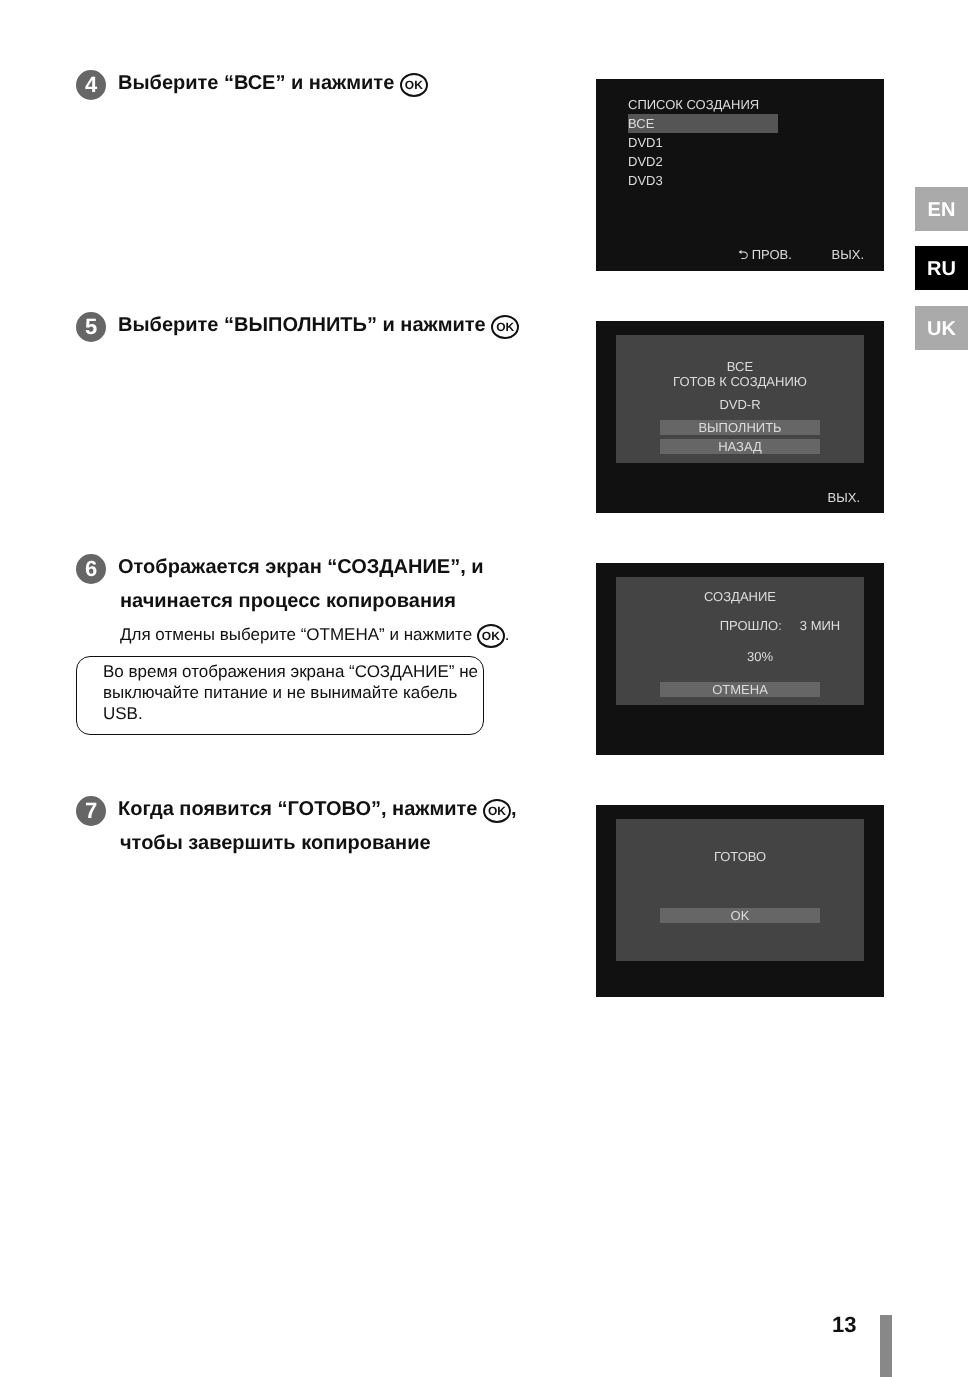EN
RU
UK
4 Выберите “ВСЕ” и нажмите OK
СПИСОК СОЗДАНИЯ
ВСЕ
DVD1
DVD2
DVD3
⮌ ПРОВ. ВЫХ.
5 Выберите “ВЫПОЛНИТЬ” и нажмите OK
ВСЕ
ГОТОВ К СОЗДАНИЮ
DVD-R
ВЫПОЛНИТЬ
НАЗАД
ВЫХ.
6 Отображается экран “СОЗДАНИЕ”, и
начинается процесс копирования
Для отмены выберите “ОТМЕНА” и нажмите OK.
Во время отображения экрана “СОЗДАНИЕ” не выключайте питание и не вынимайте кабель USB.
СОЗДАНИЕ
ПРОШЛО: 3 МИН
30%
ОТМЕНА
7 Когда появится “ГОТОВО”, нажмите OK,
чтобы завершить копирование
ГОТОВО
OK
13